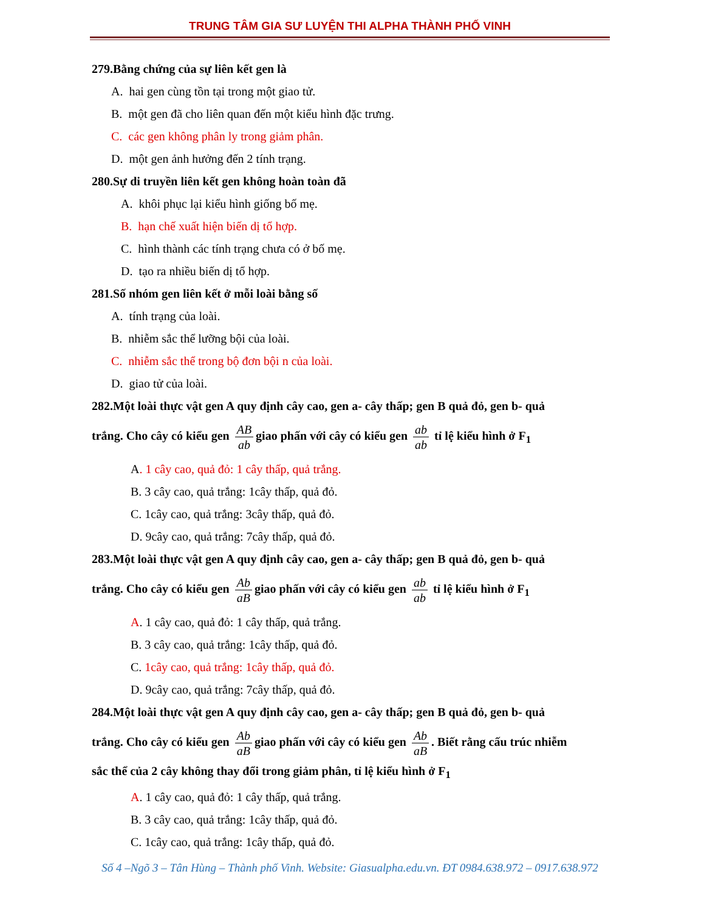TRUNG TÂM GIA SƯ LUYỆN THI ALPHA THÀNH PHỐ VINH
279.Bằng chứng của sự liên kết gen là
A. hai gen cùng tồn tại trong một giao tử.
B. một gen đã cho liên quan đến một kiểu hình đặc trưng.
C. các gen không phân ly trong giảm phân.
D. một gen ảnh hưởng đến 2 tính trạng.
280.Sự di truyền liên kết gen không hoàn toàn đã
A. khôi phục lại kiểu hình giống bố mẹ.
B. hạn chế xuất hiện biến dị tổ hợp.
C. hình thành các tính trạng chưa có ở bố mẹ.
D. tạo ra nhiều biến dị tổ hợp.
281.Số nhóm gen liên kết ở mỗi loài bằng số
A. tính trạng của loài.
B. nhiễm sắc thể lưỡng bội của loài.
C. nhiễm sắc thể trong bộ đơn bội n của loài.
D. giao tử của loài.
282.Một loài thực vật gen A quy định cây cao, gen a- cây thấp; gen B quả đỏ, gen b- quả
trắng. Cho cây có kiểu gen AB ab giao phấn với cây có kiểu gen ab ab tỉ lệ kiểu hình ở F<sub>1</sub>
A. 1 cây cao, quả đỏ: 1 cây thấp, quả trắng.
B. 3 cây cao, quả trắng: 1cây thấp, quả đỏ.
C. 1cây cao, quả trắng: 3cây thấp, quả đỏ.
D. 9cây cao, quả trắng: 7cây thấp, quả đỏ.
283.Một loài thực vật gen A quy định cây cao, gen a- cây thấp; gen B quả đỏ, gen b- quả
trắng. Cho cây có kiểu gen Ab aB giao phấn với cây có kiểu gen ab ab tỉ lệ kiểu hình ở F<sub>1</sub>
A. 1 cây cao, quả đỏ: 1 cây thấp, quả trắng.
B. 3 cây cao, quả trắng: 1cây thấp, quả đỏ.
C. 1cây cao, quả trắng: 1cây thấp, quả đỏ.
D. 9cây cao, quả trắng: 7cây thấp, quả đỏ.
284.Một loài thực vật gen A quy định cây cao, gen a- cây thấp; gen B quả đỏ, gen b- quả
trắng. Cho cây có kiểu gen Ab aB giao phấn với cây có kiểu gen Ab aB. Biết rằng cấu trúc nhiễm
sắc thể của 2 cây không thay đổi trong giảm phân, tỉ lệ kiểu hình ở F<sub>1</sub>
A. 1 cây cao, quả đỏ: 1 cây thấp, quả trắng.
B. 3 cây cao, quả trắng: 1cây thấp, quả đỏ.
C. 1cây cao, quả trắng: 1cây thấp, quả đỏ.
Số 4 –Ngõ 3 – Tân Hùng – Thành phố Vinh. Website: Giasualpha.edu.vn. ĐT 0984.638.972 – 0917.638.972